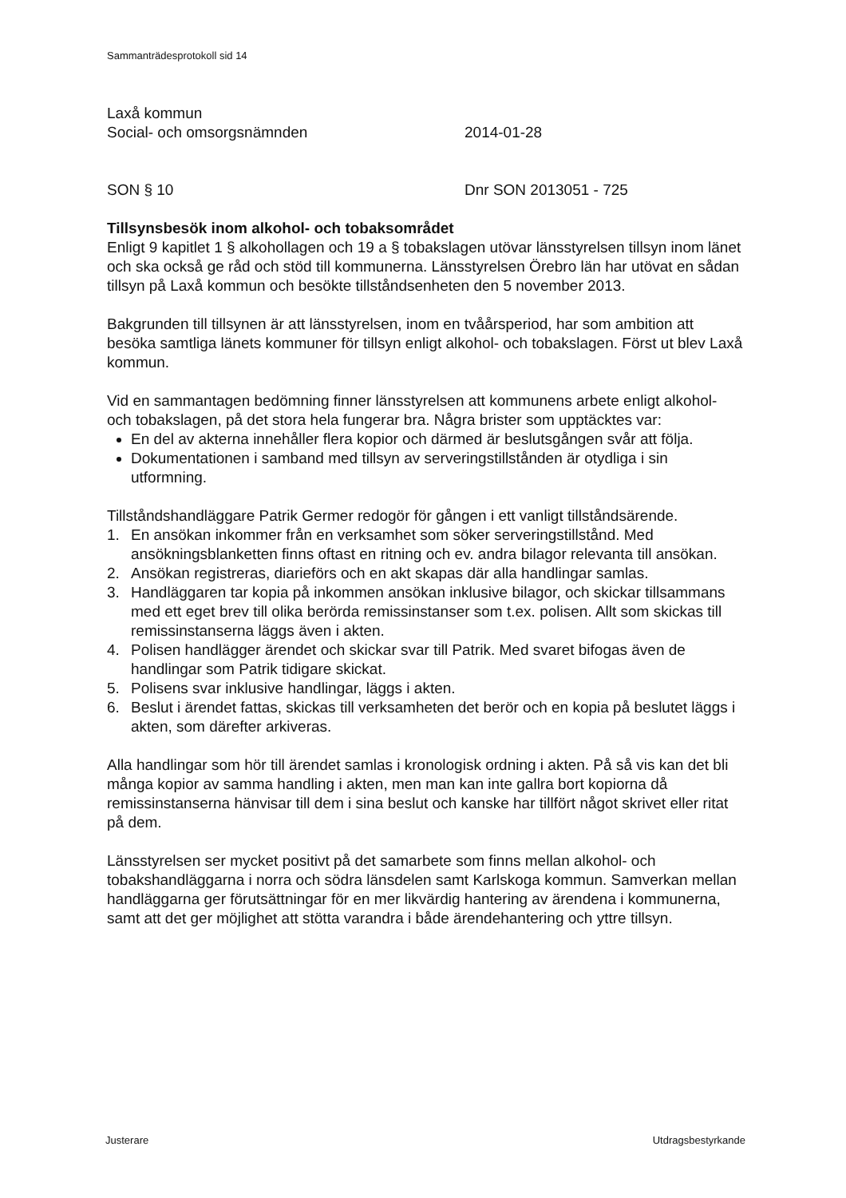Sammanträdesprotokoll sid 14
Laxå kommun
Social- och omsorgsnämnden 2014-01-28
SON § 10 Dnr SON 2013051 - 725
Tillsynsbesök inom alkohol- och tobaksområdet
Enligt 9 kapitlet 1 § alkohollagen och 19 a § tobakslagen utövar länsstyrelsen tillsyn inom länet och ska också ge råd och stöd till kommunerna. Länsstyrelsen Örebro län har utövat en sådan tillsyn på Laxå kommun och besökte tillståndsenheten den 5 november 2013.
Bakgrunden till tillsynen är att länsstyrelsen, inom en tvåårsperiod, har som ambition att besöka samtliga länets kommuner för tillsyn enligt alkohol- och tobakslagen. Först ut blev Laxå kommun.
Vid en sammantagen bedömning finner länsstyrelsen att kommunens arbete enligt alkohol- och tobakslagen, på det stora hela fungerar bra. Några brister som upptäcktes var:
En del av akterna innehåller flera kopior och därmed är beslutsgången svår att följa.
Dokumentationen i samband med tillsyn av serveringstillstånden är otydliga i sin utformning.
Tillståndshandläggare Patrik Germer redogör för gången i ett vanligt tillståndsärende.
1. En ansökan inkommer från en verksamhet som söker serveringstillstånd. Med ansökningsblanketten finns oftast en ritning och ev. andra bilagor relevanta till ansökan.
2. Ansökan registreras, diarieförs och en akt skapas där alla handlingar samlas.
3. Handläggaren tar kopia på inkommen ansökan inklusive bilagor, och skickar tillsammans med ett eget brev till olika berörda remissinstanser som t.ex. polisen. Allt som skickas till remissinstanserna läggs även i akten.
4. Polisen handlägger ärendet och skickar svar till Patrik. Med svaret bifogas även de handlingar som Patrik tidigare skickat.
5. Polisens svar inklusive handlingar, läggs i akten.
6. Beslut i ärendet fattas, skickas till verksamheten det berör och en kopia på beslutet läggs i akten, som därefter arkiveras.
Alla handlingar som hör till ärendet samlas i kronologisk ordning i akten. På så vis kan det bli många kopior av samma handling i akten, men man kan inte gallra bort kopiorna då remissinstanserna hänvisar till dem i sina beslut och kanske har tillfört något skrivet eller ritat på dem.
Länsstyrelsen ser mycket positivt på det samarbete som finns mellan alkohol- och tobakshandläggarna i norra och södra länsdelen samt Karlskoga kommun. Samverkan mellan handläggarna ger förutsättningar för en mer likvärdig hantering av ärendena i kommunerna, samt att det ger möjlighet att stötta varandra i både ärendehantering och yttre tillsyn.
Justerare Utdragsbestyrkande